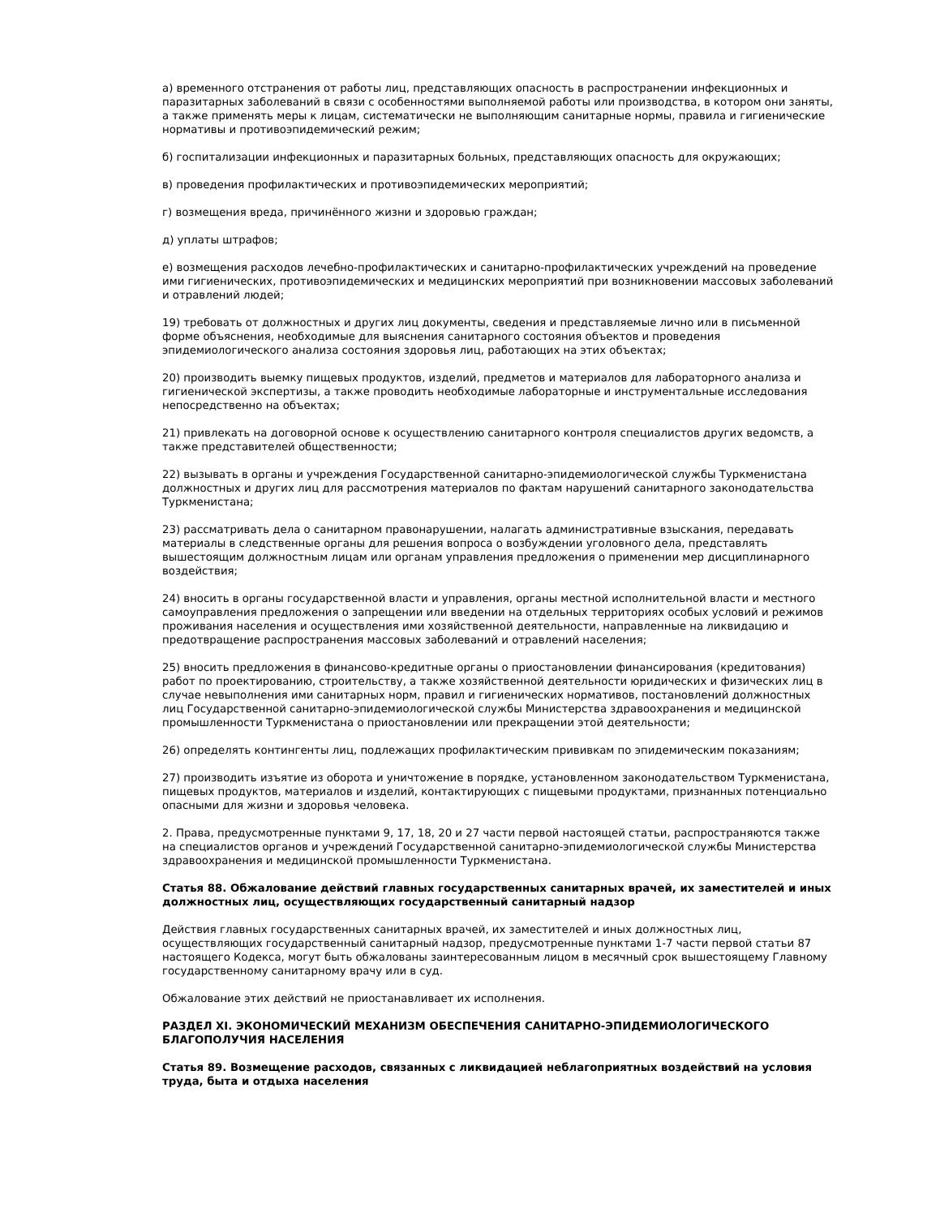а) временного отстранения от работы лиц, представляющих опасность в распространении инфекционных и паразитарных заболеваний в связи с особенностями выполняемой работы или производства, в котором они заняты, а также применять меры к лицам, систематически не выполняющим санитарные нормы, правила и гигиенические нормативы и противоэпидемический режим;
б) госпитализации инфекционных и паразитарных больных, представляющих опасность для окружающих;
в) проведения профилактических и противоэпидемических мероприятий;
г) возмещения вреда, причинённого жизни и здоровью граждан;
д) уплаты штрафов;
е) возмещения расходов лечебно-профилактических и санитарно-профилактических учреждений на проведение ими гигиенических, противоэпидемических и медицинских мероприятий при возникновении массовых заболеваний и отравлений людей;
19) требовать от должностных и других лиц документы, сведения и представляемые лично или в письменной форме объяснения, необходимые для выяснения санитарного состояния объектов и проведения эпидемиологического анализа состояния здоровья лиц, работающих на этих объектах;
20) производить выемку пищевых продуктов, изделий, предметов и материалов для лабораторного анализа и гигиенической экспертизы, а также проводить необходимые лабораторные и инструментальные исследования непосредственно на объектах;
21) привлекать на договорной основе к осуществлению санитарного контроля специалистов других ведомств, а также представителей общественности;
22) вызывать в органы и учреждения Государственной санитарно-эпидемиологической службы Туркменистана должностных и других лиц для рассмотрения материалов по фактам нарушений санитарного законодательства Туркменистана;
23) рассматривать дела о санитарном правонарушении, налагать административные взыскания, передавать материалы в следственные органы для решения вопроса о возбуждении уголовного дела, представлять вышестоящим должностным лицам или органам управления предложения о применении мер дисциплинарного воздействия;
24) вносить в органы государственной власти и управления, органы местной исполнительной власти и местного самоуправления предложения о запрещении или введении на отдельных территориях особых условий и режимов проживания населения и осуществления ими хозяйственной деятельности, направленные на ликвидацию и предотвращение распространения массовых заболеваний и отравлений населения;
25) вносить предложения в финансово-кредитные органы о приостановлении финансирования (кредитования) работ по проектированию, строительству, а также хозяйственной деятельности юридических и физических лиц в случае невыполнения ими санитарных норм, правил и гигиенических нормативов, постановлений должностных лиц Государственной санитарно-эпидемиологической службы Министерства здравоохранения и медицинской промышленности Туркменистана о приостановлении или прекращении этой деятельности;
26) определять контингенты лиц, подлежащих профилактическим прививкам по эпидемическим показаниям;
27) производить изъятие из оборота и уничтожение в порядке, установленном законодательством Туркменистана, пищевых продуктов, материалов и изделий, контактирующих с пищевыми продуктами, признанных потенциально опасными для жизни и здоровья человека.
2. Права, предусмотренные пунктами 9, 17, 18, 20 и 27 части первой настоящей статьи, распространяются также на специалистов органов и учреждений Государственной санитарно-эпидемиологической службы Министерства здравоохранения и медицинской промышленности Туркменистана.
Статья 88. Обжалование действий главных государственных санитарных врачей, их заместителей и иных должностных лиц, осуществляющих государственный санитарный надзор
Действия главных государственных санитарных врачей, их заместителей и иных должностных лиц, осуществляющих государственный санитарный надзор, предусмотренные пунктами 1-7 части первой статьи 87 настоящего Кодекса, могут быть обжалованы заинтересованным лицом в месячный срок вышестоящему Главному государственному санитарному врачу или в суд.
Обжалование этих действий не приостанавливает их исполнения.
РАЗДЕЛ XI. ЭКОНОМИЧЕСКИЙ МЕХАНИЗМ ОБЕСПЕЧЕНИЯ САНИТАРНО-ЭПИДЕМИОЛОГИЧЕСКОГО БЛАГОПОЛУЧИЯ НАСЕЛЕНИЯ
Статья 89. Возмещение расходов, связанных с ликвидацией неблагоприятных воздействий на условия труда, быта и отдыха населения